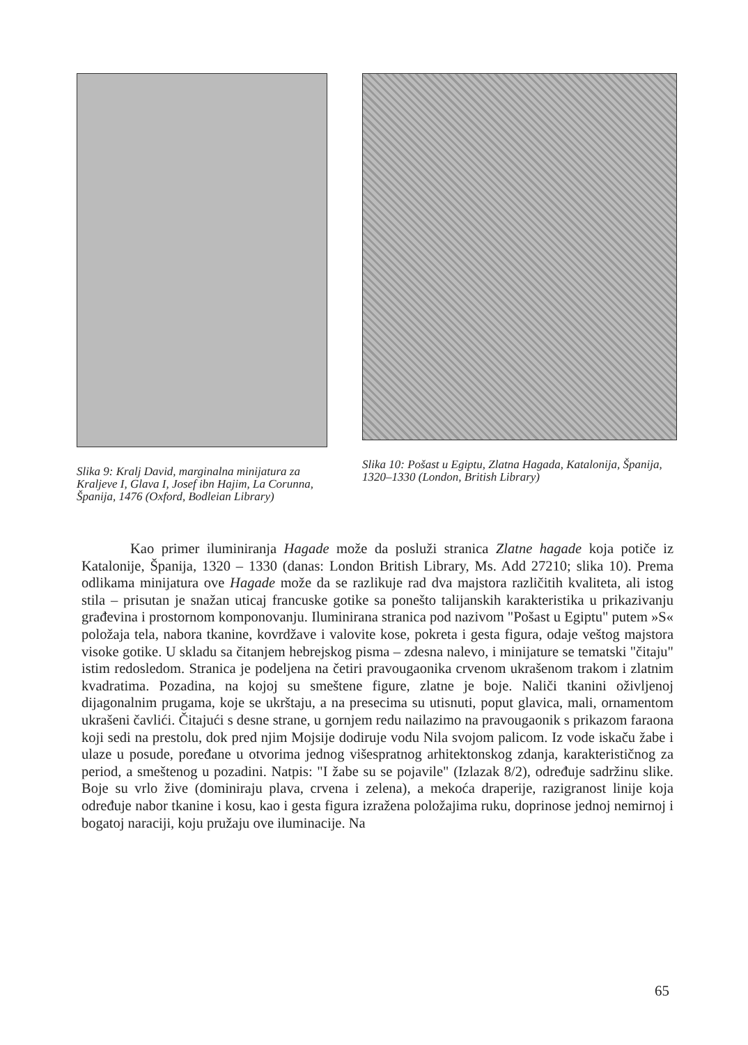Slika 9: Kralj David, marginalna minijatura za Kraljeve I, Glava I, Josef ibn Hajim, La Corunna, Španija, 1476 (Oxford, Bodleian Library)
Slika 10: Pošast u Egiptu, Zlatna Hagada, Katalonija, Španija, 1320–1330 (London, British Library)
Kao primer iluminiranja Hagade može da posluži stranica Zlatne hagade koja potiče iz Katalonije, Španija, 1320 – 1330 (danas: London British Library, Ms. Add 27210; slika 10). Prema odlikama minijatura ove Hagade može da se razlikuje rad dva majstora različitih kvaliteta, ali istog stila – prisutan je snažan uticaj francuske gotike sa ponešto talijanskih karakteristika u prikazivanju građevina i prostornom komponovanju. Iluminirana stranica pod nazivom "Pošast u Egiptu" putem »S« položaja tela, nabora tkanine, kovrdžave i valovite kose, pokreta i gesta figura, odaje veštog majstora visoke gotike. U skladu sa čitanjem hebrejskog pisma – zdesna nalevo, i minijature se tematski "čitaju" istim redosledom. Stranica je podeljena na četiri pravougaonika crvenom ukrašenom trakom i zlatnim kvadratima. Pozadina, na kojoj su smeštene figure, zlatne je boje. Naliči tkanini oživljenoj dijagonalnim prugama, koje se ukrštaju, a na presecima su utisnuti, poput glavica, mali, ornamentom ukrašeni čavlići. Čitajući s desne strane, u gornjem redu nailazimo na pravougaonik s prikazom faraona koji sedi na prestolu, dok pred njim Mojsije dodiruje vodu Nila svojom palicom. Iz vode iskaču žabe i ulaze u posude, poređane u otvorima jednog višespratnog arhitektonskog zdanja, karakterističnog za period, a smeštenog u pozadini. Natpis: "I žabe su se pojavile" (Izlazak 8/2), određuje sadržinu slike. Boje su vrlo žive (dominiraju plava, crvena i zelena), a mekoća draperije, razigranost linije koja određuje nabor tkanine i kosu, kao i gesta figura izražena položajima ruku, doprinose jednoj nemirnoj i bogatoj naraciji, koju pružaju ove iluminacije. Na
65